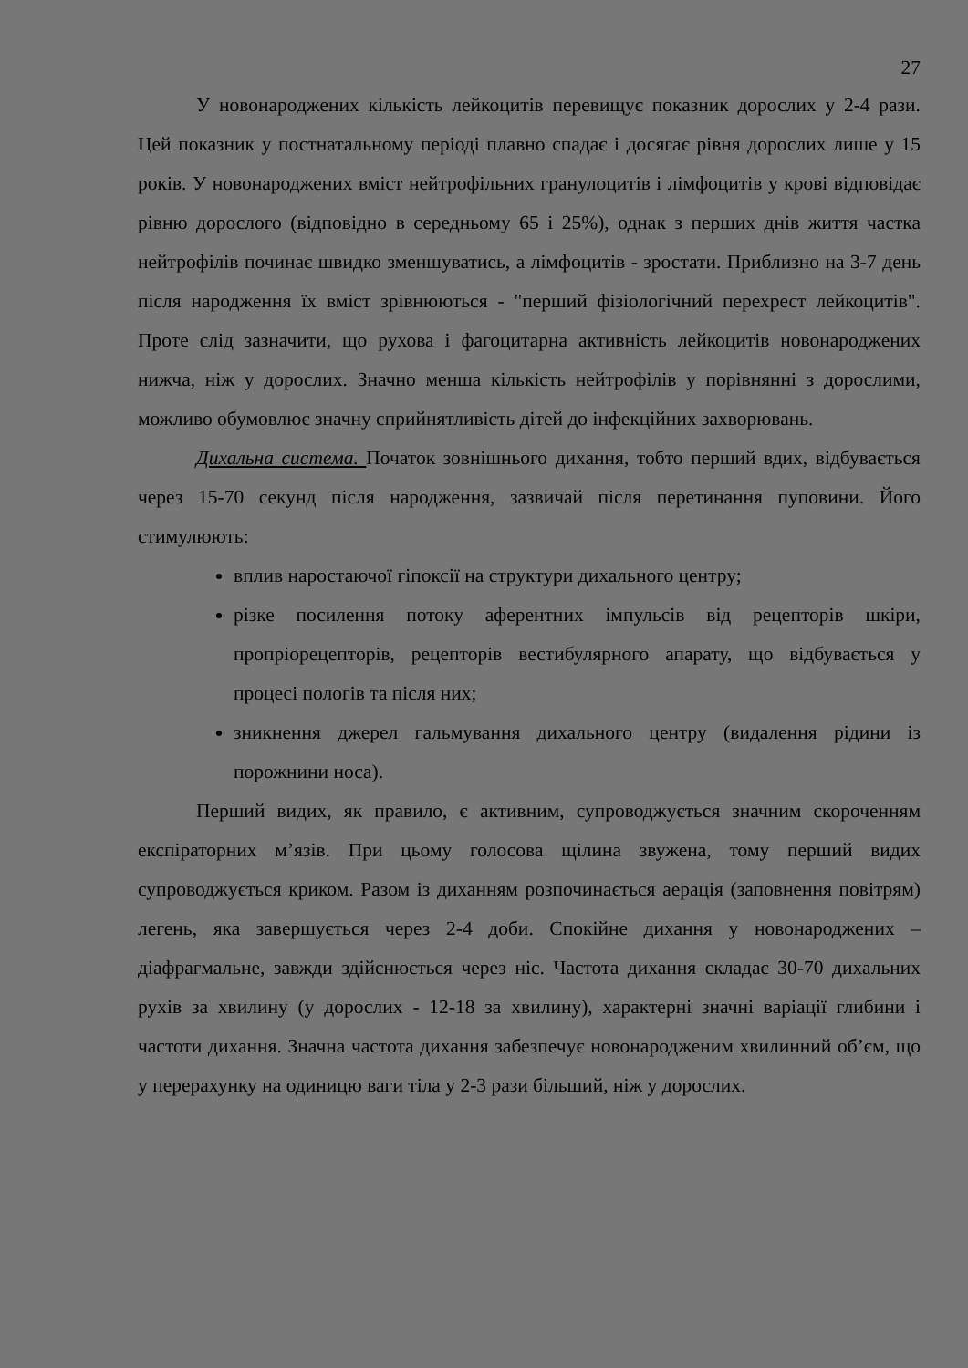27
У новонароджених кількість лейкоцитів перевищує показник дорослих у 2-4 рази. Цей показник у постнатальному періоді плавно спадає і досягає рівня дорослих лише у 15 років. У новонароджених вміст нейтрофільних гранулоцитів і лімфоцитів у крові відповідає рівню дорослого (відповідно в середньому 65 і 25%), однак з перших днів життя частка нейтрофілів починає швидко зменшуватись, а лімфоцитів - зростати. Приблизно на 3-7 день після народження їх вміст зрівнюються - "перший фізіологічний перехрест лейкоцитів". Проте слід зазначити, що рухова і фагоцитарна активність лейкоцитів новонароджених нижча, ніж у дорослих. Значно менша кількість нейтрофілів у порівнянні з дорослими, можливо обумовлює значну сприйнятливість дітей до інфекційних захворювань.
Дихальна система. Початок зовнішнього дихання, тобто перший вдих, відбувається через 15-70 секунд після народження, зазвичай після перетинання пуповини. Його стимулюють:
вплив наростаючої гіпоксії на структури дихального центру;
різке посилення потоку аферентних імпульсів від рецепторів шкіри, пропріорецепторів, рецепторів вестибулярного апарату, що відбувається у процесі пологів та після них;
зникнення джерел гальмування дихального центру (видалення рідини із порожнини носа).
Перший видих, як правило, є активним, супроводжується значним скороченням експіраторних м’язів. При цьому голосова щілина звужена, тому перший видих супроводжується криком. Разом із диханням розпочинається аерація (заповнення повітрям) легень, яка завершується через 2-4 доби. Спокійне дихання у новонароджених – діафрагмальне, завжди здійснюється через ніс. Частота дихання складає 30-70 дихальних рухів за хвилину (у дорослих - 12-18 за хвилину), характерні значні варіації глибини і частоти дихання. Значна частота дихання забезпечує новонародженим хвилинний об’єм, що у перерахунку на одиницю ваги тіла у 2-3 рази більший, ніж у дорослих.